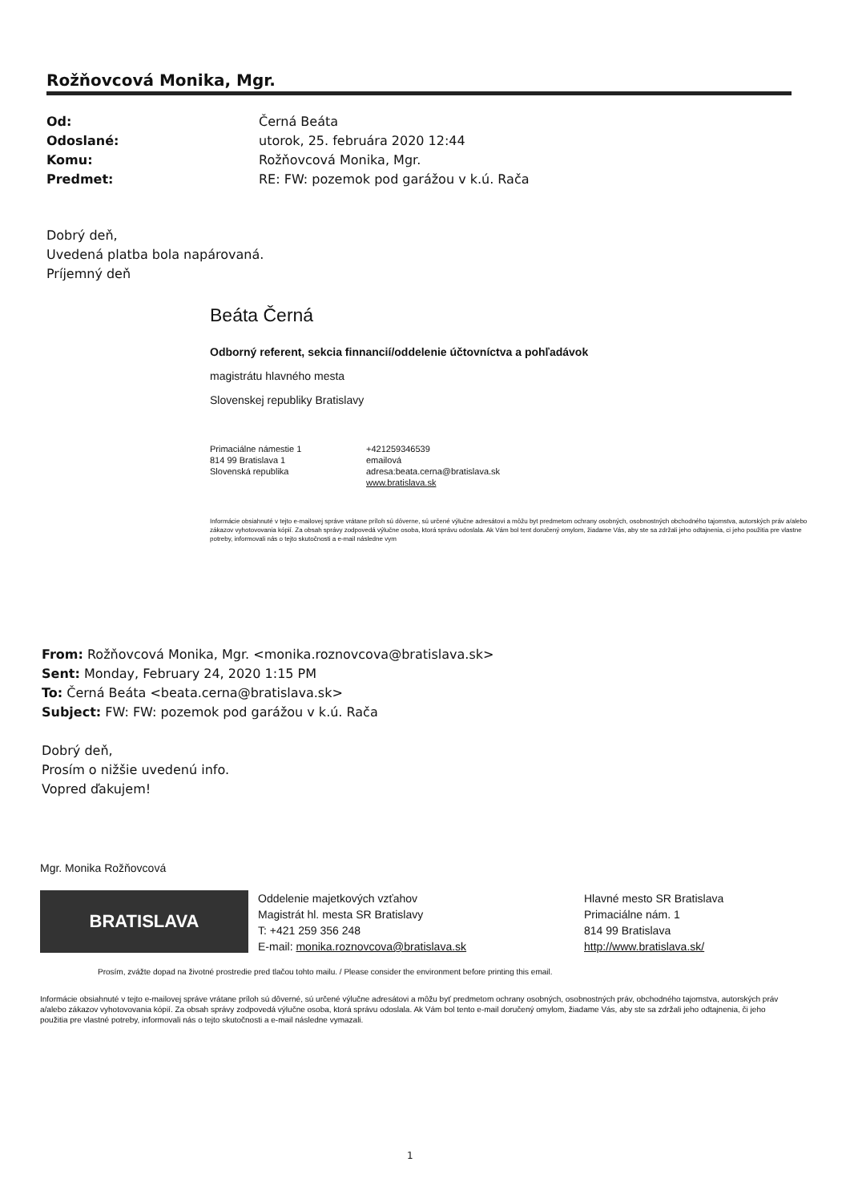Rožňovcová Monika, Mgr.
Od: Černá Beáta
Odoslané: utorok, 25. februára 2020 12:44
Komu: Rožňovcová Monika, Mgr.
Predmet: RE: FW: pozemok pod garážou v k.ú. Rača
Dobrý deň,
Uvedená platba bola napárovaná.
Príjemný deň
Beáta Černá
Odborný referent, sekcia finnancií/oddelenie účtovníctva a pohľadávok
magistrátu hlavného mesta
Slovenskej republiky Bratislavy
Primaciálne námestie 1
814 99 Bratislava 1
Slovenská republika
+421259346539
emailová adresa:beata.cerna@bratislava.sk
www.bratislava.sk
Informácie obsiahnuté v tejto e-mailovej správe vrátane príloh sú dôverne, sú určené výlučne adresátovi a môžu byt predmetom ochrany osobných, osobnostných obchodného tajomstva, autorských práv a/alebo zákazov vyhotovovania kópií. Za obsah správy zodpovedá výlučne osoba, ktorá správu odoslala. Ak Vám bol tent doručený omylom, žiadame Vás, aby ste sa zdržali jeho odtajnenia, ci jeho použitia pre vlastne potreby, informovali nás o tejto skutočnosti a e-mail následne vym
From: Rožňovcová Monika, Mgr. <monika.roznovcova@bratislava.sk>
Sent: Monday, February 24, 2020 1:15 PM
To: Černá Beáta <beata.cerna@bratislava.sk>
Subject: FW: FW: pozemok pod garážou v k.ú. Rača
Dobrý deň,
Prosím o nižšie uvedenú info.
Vopred ďakujem!
Mgr. Monika Rožňovcová
BRATISLAVA
Oddelenie majetkových vzťahov
Magistrát hl. mesta SR Bratislavy
T: +421 259 356 248
E-mail: monika.roznovcova@bratislava.sk
Hlavné mesto SR Bratislava
Primaciálne nám. 1
814 99 Bratislava
http://www.bratislava.sk/
Prosím, zvážte dopad na životné prostredie pred tlačou tohto mailu. / Please consider the environment before printing this email.
Informácie obsiahnuté v tejto e-mailovej správe vrátane príloh sú dôverné, sú určené výlučne adresátovi a môžu byť predmetom ochrany osobných, osobnostných práv, obchodného tajomstva, autorských práv a/alebo zákazov vyhotovovania kópií. Za obsah správy zodpovedá výlučne osoba, ktorá správu odoslala. Ak Vám bol tento e-mail doručený omylom, žiadame Vás, aby ste sa zdržali jeho odtajnenia, či jeho použitia pre vlastné potreby, informovali nás o tejto skutočnosti a e-mail následne vymazali.
1